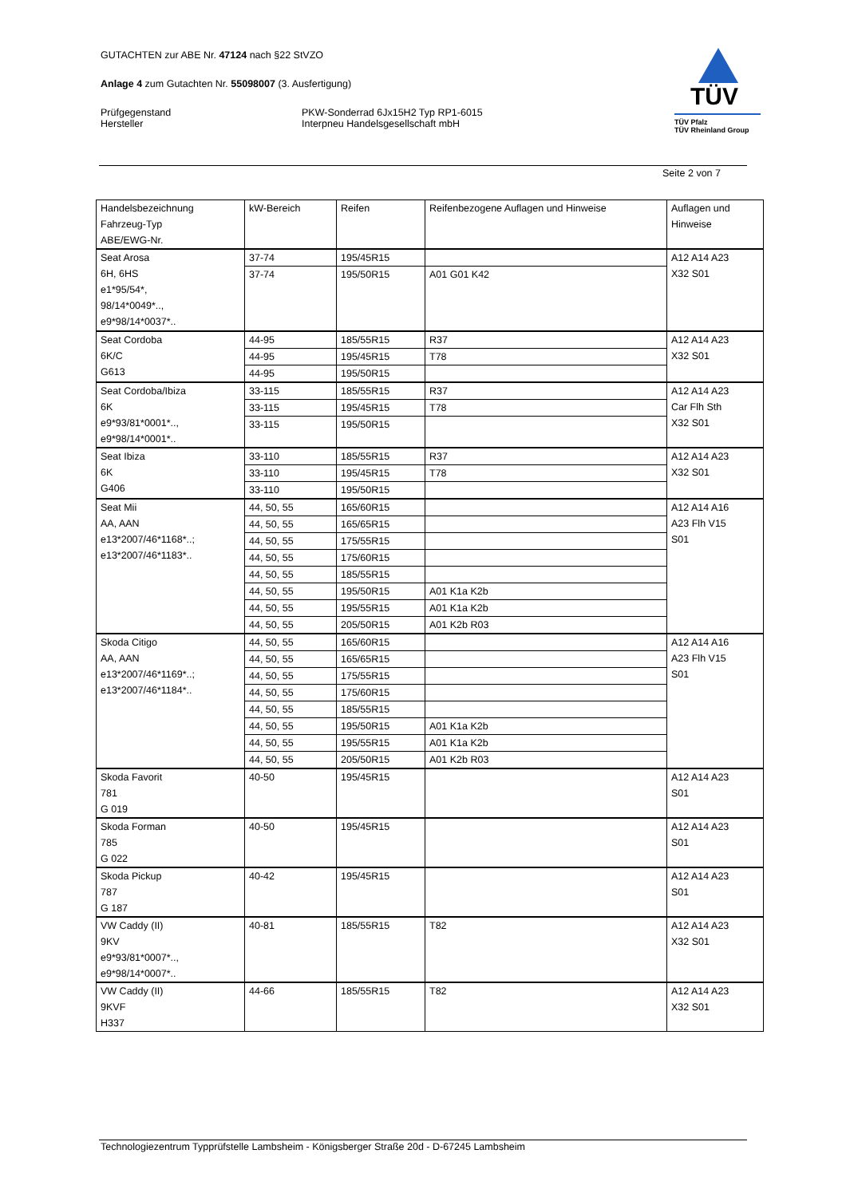GUTACHTEN zur ABE Nr. 47124 nach §22 StVZO
Anlage 4 zum Gutachten Nr. 55098007 (3. Ausfertigung)
Prüfgegenstand
Hersteller
PKW-Sonderrad 6Jx15H2 Typ RP1-6015
Interpneu Handelsgesellschaft mbH
TÜV
TÜV Pfalz
TÜV Rheinland Group
Seite 2 von 7
| Handelsbezeichnung Fahrzeug-Typ ABE/EWG-Nr. | kW-Bereich | Reifen | Reifenbezogene Auflagen und Hinweise | Auflagen und Hinweise |
| --- | --- | --- | --- | --- |
| Seat Arosa 6H, 6HS e1*95/54*, 98/14*0049*.., e9*98/14*0037*.. | 37-74 | 195/45R15 | | A12 A14 A23 X32 S01 |
| | 37-74 | 195/50R15 | A01 G01 K42 | |
| Seat Cordoba 6K/C G613 | 44-95 | 185/55R15 | R37 | A12 A14 A23 X32 S01 |
| | 44-95 | 195/45R15 | T78 | |
| | 44-95 | 195/50R15 | | |
| Seat Cordoba/Ibiza 6K e9*93/81*0001*.., e9*98/14*0001*.. | 33-115 | 185/55R15 | R37 | A12 A14 A23 Car Flh Sth X32 S01 |
| | 33-115 | 195/45R15 | T78 | |
| | 33-115 | 195/50R15 | | |
| Seat Ibiza 6K G406 | 33-110 | 185/55R15 | R37 | A12 A14 A23 X32 S01 |
| | 33-110 | 195/45R15 | T78 | |
| | 33-110 | 195/50R15 | | |
| Seat Mii AA, AAN e13*2007/46*1168*..; e13*2007/46*1183*.. | 44, 50, 55 | 165/60R15 | | A12 A14 A16 A23 Flh V15 S01 |
| | 44, 50, 55 | 165/65R15 | | |
| | 44, 50, 55 | 175/55R15 | | |
| | 44, 50, 55 | 175/60R15 | | |
| | 44, 50, 55 | 185/55R15 | | |
| | 44, 50, 55 | 195/50R15 | A01 K1a K2b | |
| | 44, 50, 55 | 195/55R15 | A01 K1a K2b | |
| | 44, 50, 55 | 205/50R15 | A01 K2b R03 | |
| Skoda Citigo AA, AAN e13*2007/46*1169*..; e13*2007/46*1184*.. | 44, 50, 55 | 165/60R15 | | A12 A14 A16 A23 Flh V15 S01 |
| | 44, 50, 55 | 165/65R15 | | |
| | 44, 50, 55 | 175/55R15 | | |
| | 44, 50, 55 | 175/60R15 | | |
| | 44, 50, 55 | 185/55R15 | | |
| | 44, 50, 55 | 195/50R15 | A01 K1a K2b | |
| | 44, 50, 55 | 195/55R15 | A01 K1a K2b | |
| | 44, 50, 55 | 205/50R15 | A01 K2b R03 | |
| Skoda Favorit 781 G 019 | 40-50 | 195/45R15 | | A12 A14 A23 S01 |
| Skoda Forman 785 G 022 | 40-50 | 195/45R15 | | A12 A14 A23 S01 |
| Skoda Pickup 787 G 187 | 40-42 | 195/45R15 | | A12 A14 A23 S01 |
| VW Caddy (II) 9KV e9*93/81*0007*.., e9*98/14*0007*.. | 40-81 | 185/55R15 | T82 | A12 A14 A23 X32 S01 |
| VW Caddy (II) 9KVF H337 | 44-66 | 185/55R15 | T82 | A12 A14 A23 X32 S01 |
Technologiezentrum Typprüfstelle Lambsheim - Königsberger Straße 20d - D-67245 Lambsheim